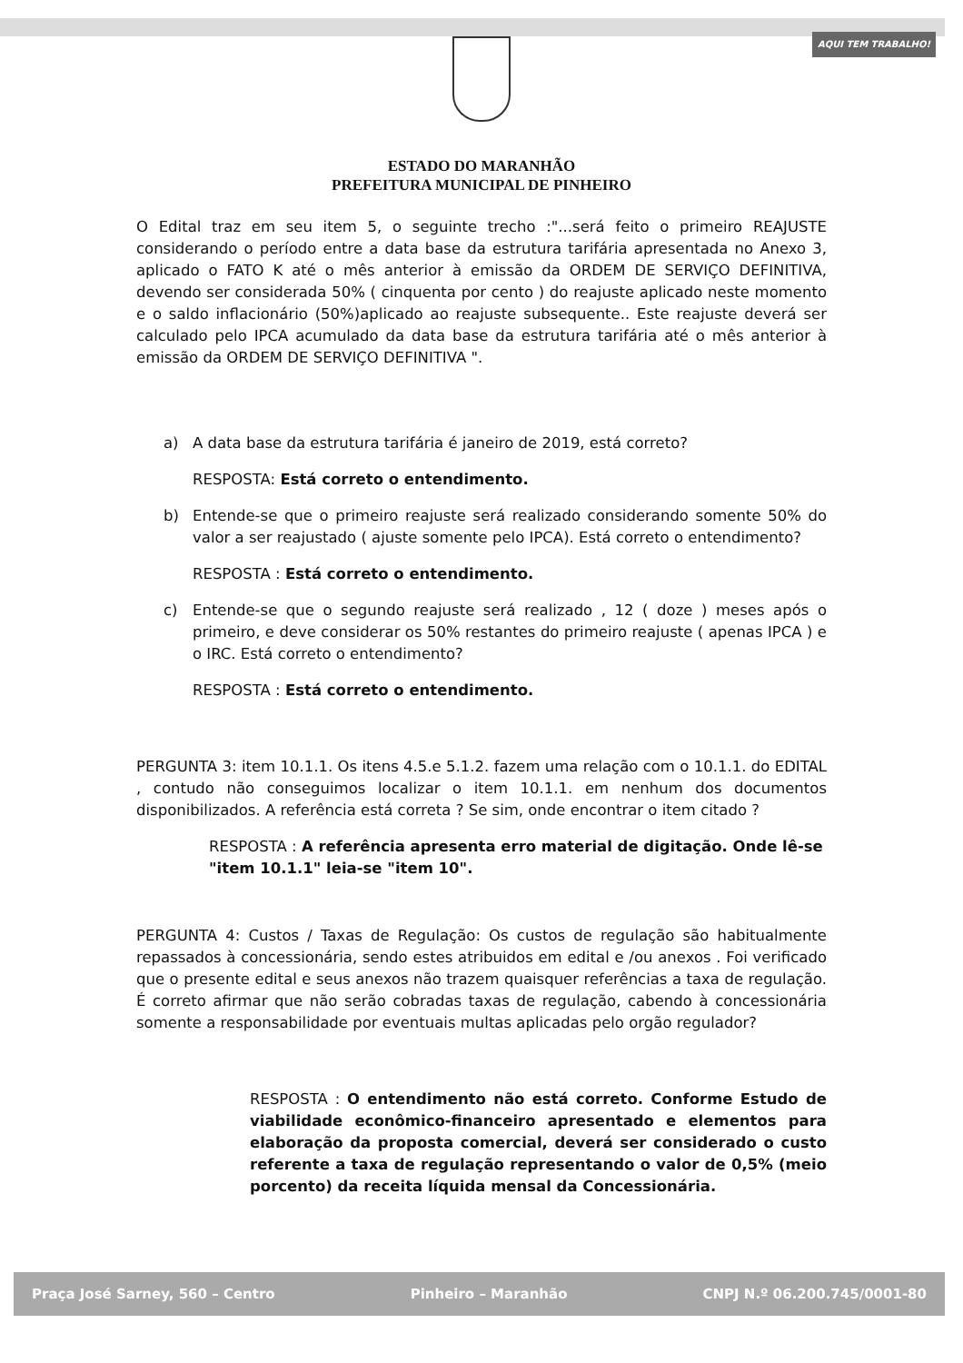AQUI TEM TRABALHO!
ESTADO DO MARANHÃO
PREFEITURA MUNICIPAL DE PINHEIRO
O Edital traz em seu item 5, o seguinte trecho :"...será feito o primeiro REAJUSTE considerando o período entre a data base da estrutura tarifária apresentada no Anexo 3, aplicado o FATO K até o mês anterior à emissão da ORDEM DE SERVIÇO DEFINITIVA, devendo ser considerada 50% ( cinquenta por cento ) do reajuste aplicado neste momento e o saldo inflacionário (50%)aplicado ao reajuste subsequente.. Este reajuste deverá ser calculado pelo IPCA acumulado da data base da estrutura tarifária até o mês anterior à emissão da ORDEM DE SERVIÇO DEFINITIVA ".
a) A data base da estrutura tarifária é janeiro de 2019, está correto?
RESPOSTA: Está correto o entendimento.
b) Entende-se que o primeiro reajuste será realizado considerando somente 50% do valor a ser reajustado ( ajuste somente pelo IPCA). Está correto o entendimento?
RESPOSTA : Está correto o entendimento.
c) Entende-se que o segundo reajuste será realizado , 12 ( doze ) meses após o primeiro, e deve considerar os 50% restantes do primeiro reajuste ( apenas IPCA ) e o IRC. Está correto o entendimento?
RESPOSTA : Está correto o entendimento.
PERGUNTA 3: item 10.1.1. Os itens 4.5.e 5.1.2. fazem uma relação com o 10.1.1. do EDITAL , contudo não conseguimos localizar o item 10.1.1. em nenhum dos documentos disponibilizados. A referência está correta ? Se sim, onde encontrar o item citado ?
RESPOSTA : A referência apresenta erro material de digitação. Onde lê-se "item 10.1.1" leia-se "item 10".
PERGUNTA 4: Custos / Taxas de Regulação: Os custos de regulação são habitualmente repassados à concessionária, sendo estes atribuidos em edital e /ou anexos . Foi verificado que o presente edital e seus anexos não trazem quaisquer referências a taxa de regulação. É correto afirmar que não serão cobradas taxas de regulação, cabendo à concessionária somente a responsabilidade por eventuais multas aplicadas pelo orgão regulador?
RESPOSTA : O entendimento não está correto. Conforme Estudo de viabilidade econômico-financeiro apresentado e elementos para elaboração da proposta comercial, deverá ser considerado o custo referente a taxa de regulação representando o valor de 0,5% (meio porcento) da receita líquida mensal da Concessionária.
Praça José Sarney, 560 – Centro Pinheiro – Maranhão CNPJ N.º 06.200.745/0001-80